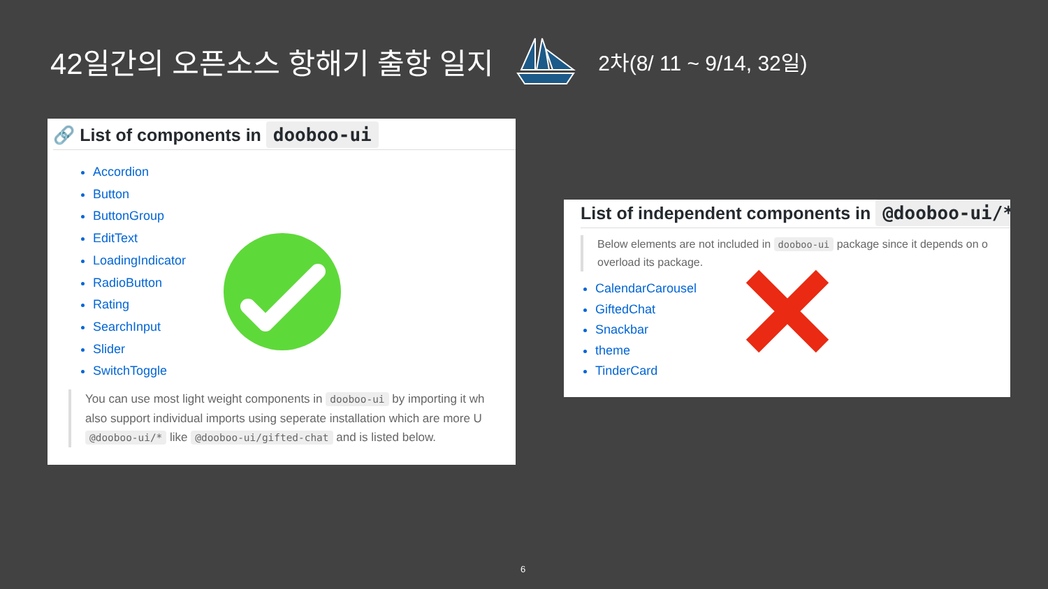42일간의 오픈소스 항해기 출항 일지 2차(8/ 11 ~ 9/14, 32일)
🔗 List of components in dooboo-ui
Accordion
Button
ButtonGroup
EditText
LoadingIndicator
RadioButton
Rating
SearchInput
Slider
SwitchToggle
You can use most light weight components in dooboo-ui by importing it wh
also support individual imports using seperate installation which are more U
@dooboo-ui/* like @dooboo-ui/gifted-chat and is listed below.
List of independent components in @dooboo-ui/*
Below elements are not included in dooboo-ui package since it depends on o
overload its package.
CalendarCarousel
GiftedChat
Snackbar
theme
TinderCard
6